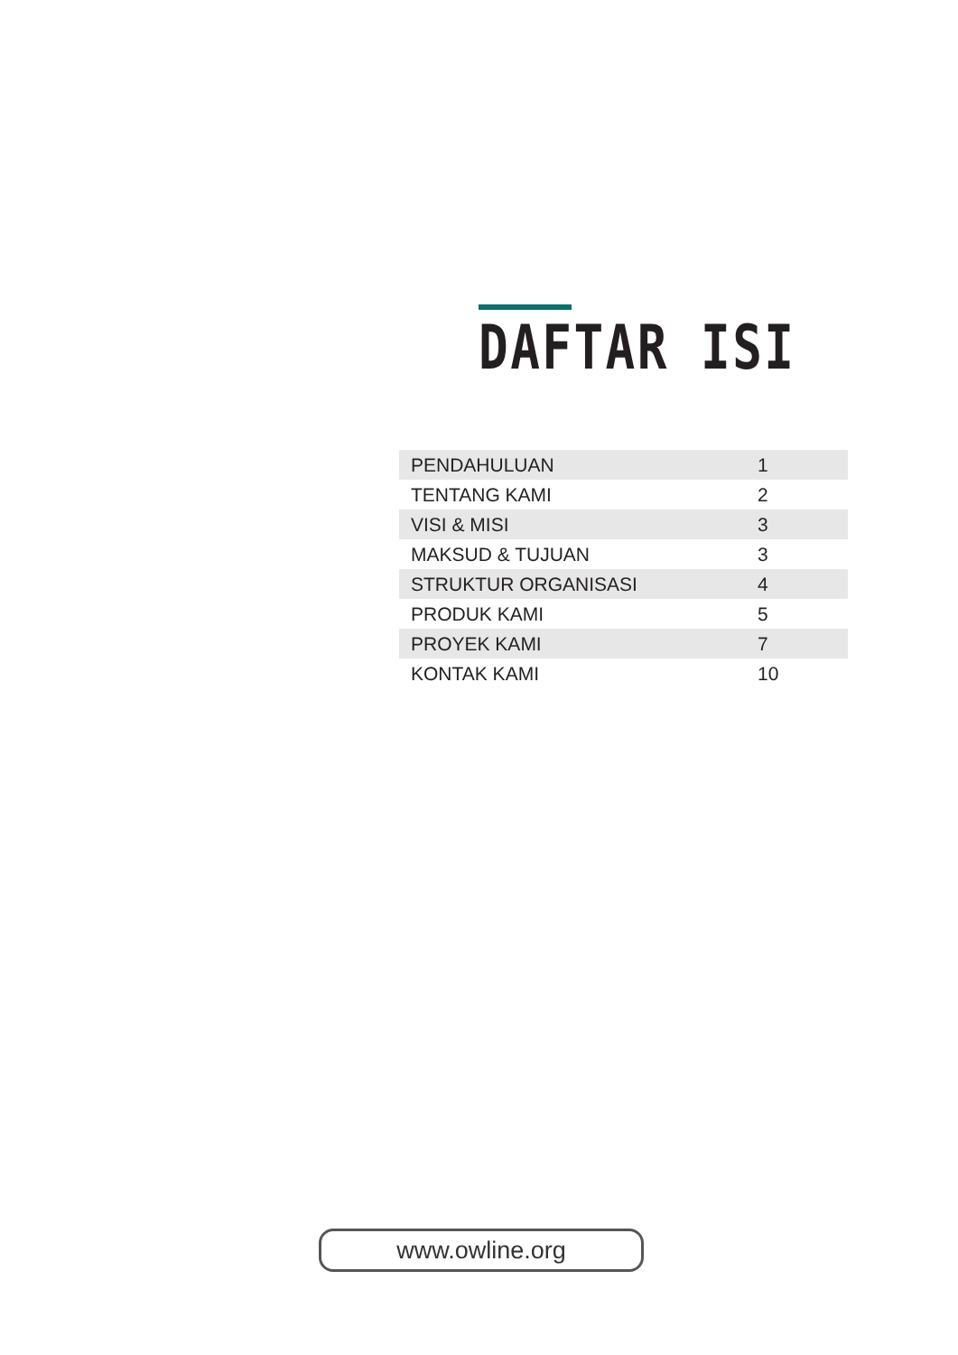DAFTAR ISI
| PENDAHULUAN | 1 |
| TENTANG KAMI | 2 |
| VISI & MISI | 3 |
| MAKSUD & TUJUAN | 3 |
| STRUKTUR ORGANISASI | 4 |
| PRODUK KAMI | 5 |
| PROYEK KAMI | 7 |
| KONTAK KAMI | 10 |
www.owline.org